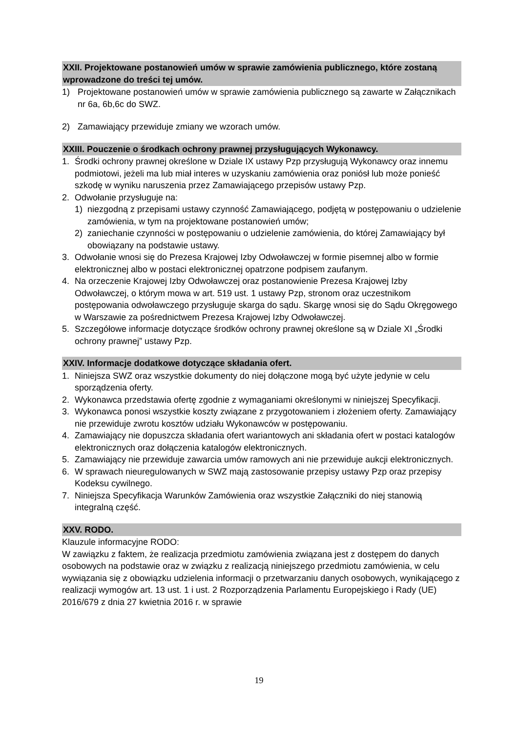XXII. Projektowane postanowień umów w sprawie zamówienia publicznego, które zostaną wprowadzone do treści tej umów.
1) Projektowane postanowień umów w sprawie zamówienia publicznego są zawarte w Załącznikach nr 6a, 6b,6c do SWZ.
2) Zamawiający przewiduje zmiany we wzorach umów.
XXIII. Pouczenie o środkach ochrony prawnej przysługujących Wykonawcy.
1. Środki ochrony prawnej określone w Dziale IX ustawy Pzp przysługują Wykonawcy oraz innemu podmiotowi, jeżeli ma lub miał interes w uzyskaniu zamówienia oraz poniósł lub może ponieść szkodę w wyniku naruszenia przez Zamawiającego przepisów ustawy Pzp.
2. Odwołanie przysługuje na:
1) niezgodną z przepisami ustawy czynność Zamawiającego, podjętą w postępowaniu o udzielenie zamówienia, w tym na projektowane postanowień umów;
2) zaniechanie czynności w postępowaniu o udzielenie zamówienia, do której Zamawiający był obowiązany na podstawie ustawy.
3. Odwołanie wnosi się do Prezesa Krajowej Izby Odwoławczej w formie pisemnej albo w formie elektronicznej albo w postaci elektronicznej opatrzone podpisem zaufanym.
4. Na orzeczenie Krajowej Izby Odwoławczej oraz postanowienie Prezesa Krajowej Izby Odwoławczej, o którym mowa w art. 519 ust. 1 ustawy Pzp, stronom oraz uczestnikom postępowania odwoławczego przysługuje skarga do sądu. Skargę wnosi się do Sądu Okręgowego w Warszawie za pośrednictwem Prezesa Krajowej Izby Odwoławczej.
5. Szczegółowe informacje dotyczące środków ochrony prawnej określone są w Dziale XI „Środki ochrony prawnej” ustawy Pzp.
XXIV. Informacje dodatkowe dotyczące składania ofert.
1. Niniejsza SWZ oraz wszystkie dokumenty do niej dołączone mogą być użyte jedynie w celu sporządzenia oferty.
2. Wykonawca przedstawia ofertę zgodnie z wymaganiami określonymi w niniejszej Specyfikacji.
3. Wykonawca ponosi wszystkie koszty związane z przygotowaniem i złożeniem oferty. Zamawiający nie przewiduje zwrotu kosztów udziału Wykonawców w postępowaniu.
4. Zamawiający nie dopuszcza składania ofert wariantowych ani składania ofert w postaci katalogów elektronicznych oraz dołączenia katalogów elektronicznych.
5. Zamawiający nie przewiduje zawarcia umów ramowych ani nie przewiduje aukcji elektronicznych.
6. W sprawach nieuregulowanych w SWZ mają zastosowanie przepisy ustawy Pzp oraz przepisy Kodeksu cywilnego.
7. Niniejsza Specyfikacja Warunków Zamówienia oraz wszystkie Załączniki do niej stanowią integralną część.
XXV. RODO.
Klauzule informacyjne RODO:
W zawiązku z faktem, że realizacja przedmiotu zamówienia związana jest z dostępem do danych osobowych na podstawie oraz w związku z realizacją niniejszego przedmiotu zamówienia, w celu wywiązania się z obowiązku udzielenia informacji o przetwarzaniu danych osobowych, wynikającego z realizacji wymogów art. 13 ust. 1 i ust. 2 Rozporządzenia Parlamentu Europejskiego i Rady (UE) 2016/679 z dnia 27 kwietnia 2016 r. w sprawie
19